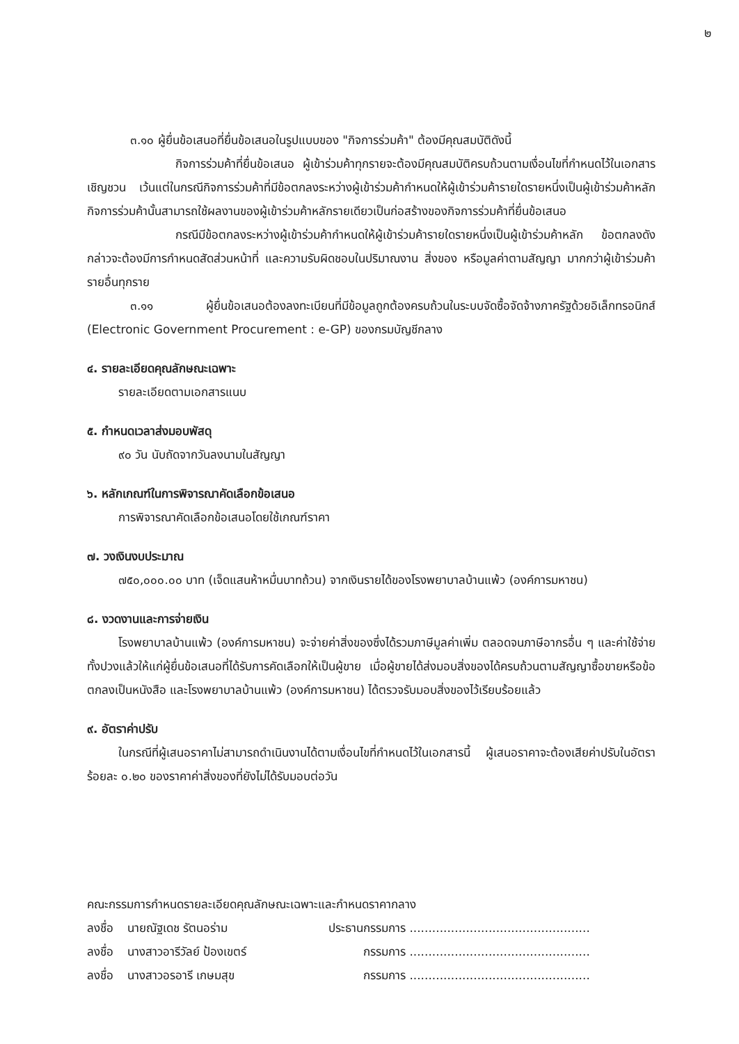๒
๓.๑๐ ผู้ยื่นข้อเสนอที่ยื่นข้อเสนอในรูปแบบของ "กิจการร่วมค้า" ต้องมีคุณสมบัติดังนี้
กิจการร่วมค้าที่ยื่นข้อเสนอ ผู้เข้าร่วมค้าทุกรายจะต้องมีคุณสมบัติครบถ้วนตามเงื่อนไขที่กำหนดไว้ในเอกสารเชิญชวน เว้นแต่ในกรณีกิจการร่วมค้าที่มีข้อตกลงระหว่างผู้เข้าร่วมค้ากำหนดให้ผู้เข้าร่วมค้ารายใดรายหนึ่งเป็นผู้เข้าร่วมค้าหลัก กิจการร่วมค้านั้นสามารถใช้ผลงานของผู้เข้าร่วมค้าหลักรายเดียวเป็นก่อสร้างของกิจการร่วมค้าที่ยื่นข้อเสนอ
กรณีมีข้อตกลงระหว่างผู้เข้าร่วมค้ากำหนดให้ผู้เข้าร่วมค้ารายใดรายหนึ่งเป็นผู้เข้าร่วมค้าหลัก ข้อตกลงดังกล่าวจะต้องมีการกำหนดสัดส่วนหน้าที่ และความรับผิดชอบในปริมาณงาน สิ่งของ หรือมูลค่าตามสัญญา มากกว่าผู้เข้าร่วมค้ารายอื่นทุกราย
๓.๑๑ ผู้ยื่นข้อเสนอต้องลงทะเบียนที่มีข้อมูลถูกต้องครบถ้วนในระบบจัดซื้อจัดจ้างภาครัฐด้วยอิเล็กทรอนิกส์ (Electronic Government Procurement : e-GP) ของกรมบัญชีกลาง
๔. รายละเอียดคุณลักษณะเฉพาะ
รายละเอียดตามเอกสารแนบ
๕. กำหนดเวลาส่งมอบพัสดุ
๙๐ วัน นับถัดจากวันลงนามในสัญญา
๖. หลักเกณฑ์ในการพิจารณาคัดเลือกข้อเสนอ
การพิจารณาคัดเลือกข้อเสนอโดยใช้เกณฑ์ราคา
๗. วงเงินงบประมาณ
๗๕๐,๐๐๐.๐๐ บาท (เจ็ดแสนห้าหมื่นบาทถ้วน) จากเงินรายได้ของโรงพยาบาลบ้านแพ้ว (องค์การมหาชน)
๘. งวดงานและการจ่ายเงิน
โรงพยาบาลบ้านแพ้ว (องค์การมหาชน) จะจ่ายค่าสิ่งของซึ่งได้รวมภาษีมูลค่าเพิ่ม ตลอดจนภาษีอากรอื่น ๆ และค่าใช้จ่ายทั้งปวงแล้วให้แก่ผู้ยื่นข้อเสนอที่ได้รับการคัดเลือกให้เป็นผู้ขาย เมื่อผู้ขายได้ส่งมอบสิ่งของได้ครบถ้วนตามสัญญาซื้อขายหรือข้อตกลงเป็นหนังสือ และโรงพยาบาลบ้านแพ้ว (องค์การมหาชน) ได้ตรวจรับมอบสิ่งของไว้เรียบร้อยแล้ว
๙. อัตราค่าปรับ
ในกรณีที่ผู้เสนอราคาไม่สามารถดำเนินงานได้ตามเงื่อนไขที่กำหนดไว้ในเอกสารนี้ ผู้เสนอราคาจะต้องเสียค่าปรับในอัตราร้อยละ ๐.๒๐ ของราคาค่าสิ่งของที่ยังไม่ได้รับมอบต่อวัน
คณะกรรมการกำหนดรายละเอียดคุณลักษณะเฉพาะและกำหนดราคากลาง
ลงชื่อ นายณัฐเดช รัตนอร่าม ประธานกรรมการ ................................................
ลงชื่อ นางสาวอารีวัลย์ ป้องเขตร์ กรรมการ ................................................
ลงชื่อ นางสาวอรอารี เกษมสุข กรรมการ ................................................